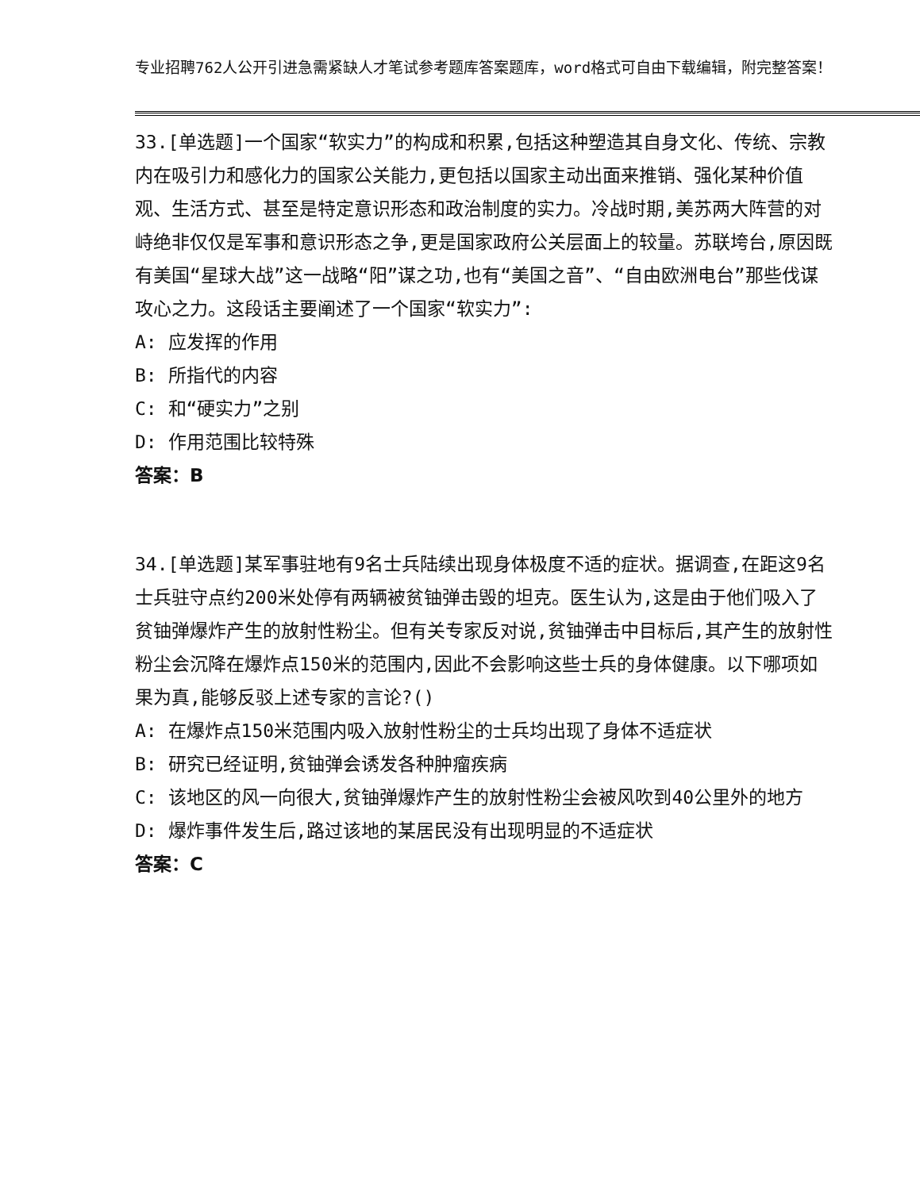专业招聘762人公开引进急需紧缺人才笔试参考题库答案题库，word格式可自由下载编辑，附完整答案！
33.[单选题]一个国家“软实力”的构成和积累,包括这种塑造其自身文化、传统、宗教内在吸引力和感化力的国家公关能力,更包括以国家主动出面来推销、强化某种价值观、生活方式、甚至是特定意识形态和政治制度的实力。冷战时期,美苏两大阵营的对峙绝非仅仅是军事和意识形态之争,更是国家政府公关层面上的较量。苏联垮台,原因既有美国“星球大战”这一战略“阳”谋之功,也有“美国之音”、“自由欧洲电台”那些伐谋攻心之力。这段话主要阐述了一个国家“软实力”:
A: 应发挥的作用
B: 所指代的内容
C: 和“硬实力”之别
D: 作用范围比较特殊
答案：B
34.[单选题]某军事驻地有9名士兵陆续出现身体极度不适的症状。据调查,在距这9名士兵驻守点约200米处停有两辆被贫铀弹击毁的坦克。医生认为,这是由于他们吸入了贫铀弹爆炸产生的放射性粉尘。但有关专家反对说,贫铀弹击中目标后,其产生的放射性粉尘会沉降在爆炸点150米的范围内,因此不会影响这些士兵的身体健康。以下哪项如果为真,能够反驳上述专家的言论?()
A: 在爆炸点150米范围内吸入放射性粉尘的士兵均出现了身体不适症状
B: 研究已经证明,贫铀弹会诱发各种肿瘤疾病
C: 该地区的风一向很大,贫铀弹爆炸产生的放射性粉尘会被风吹到40公里外的地方
D: 爆炸事件发生后,路过该地的某居民没有出现明显的不适症状
答案：C